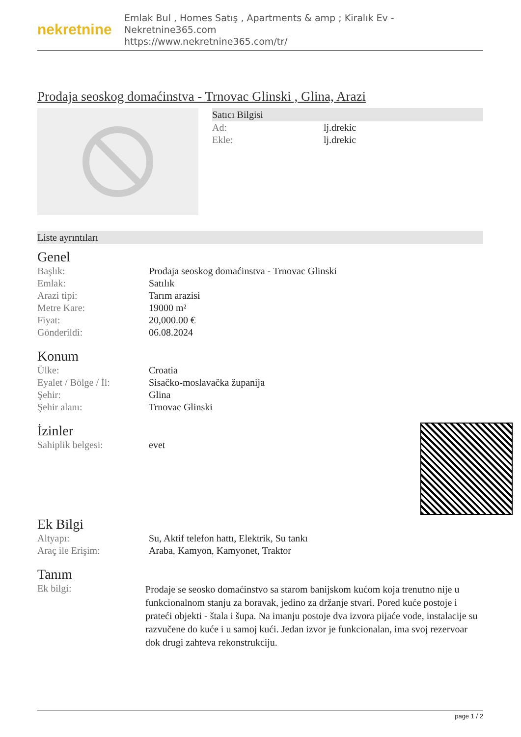nekretnine
Emlak Bul , Homes Satış , Apartments & amp ; Kiralık Ev - Nekretnine365.com
https://www.nekretnine365.com/tr/
Prodaja seoskog domaćinstva - Trnovac Glinski , Glina, Arazi
Satıcı Bilgisi
| Ad: | lj.drekic |
| Ekle: | lj.drekic |
Liste ayrıntıları
Genel
| Başlık: | Prodaja seoskog domaćinstva - Trnovac Glinski |
| Emlak: | Satılık |
| Arazi tipi: | Tarım arazisi |
| Metre Kare: | 19000 m² |
| Fiyat: | 20,000.00 € |
| Gönderildi: | 06.08.2024 |
Konum
| Ülke: | Croatia |
| Eyalet / Bölge / İl: | Sisačko-moslavačka županija |
| Şehir: | Glina |
| Şehir alanı: | Trnovac Glinski |
İzinler
| Sahiplik belgesi: | evet |
Ek Bilgi
| Altyapı: | Su, Aktif telefon hattı, Elektrik, Su tankı |
| Araç ile Erişim: | Araba, Kamyon, Kamyonet, Traktor |
Tanım
| Ek bilgi: | Prodaje se seosko domaćinstvo sa starom banijskom kućom koja trenutno nije u funkcionalnom stanju za boravak, jedino za držanje stvari. Pored kuće postoje i prateći objekti - štala i šupa. Na imanju postoje dva izvora pijaće vode, instalacije su razvučene do kuće i u samoj kući. Jedan izvor je funkcionalan, ima svoj rezervoar dok drugi zahteva rekonstrukciju. |
page 1 / 2